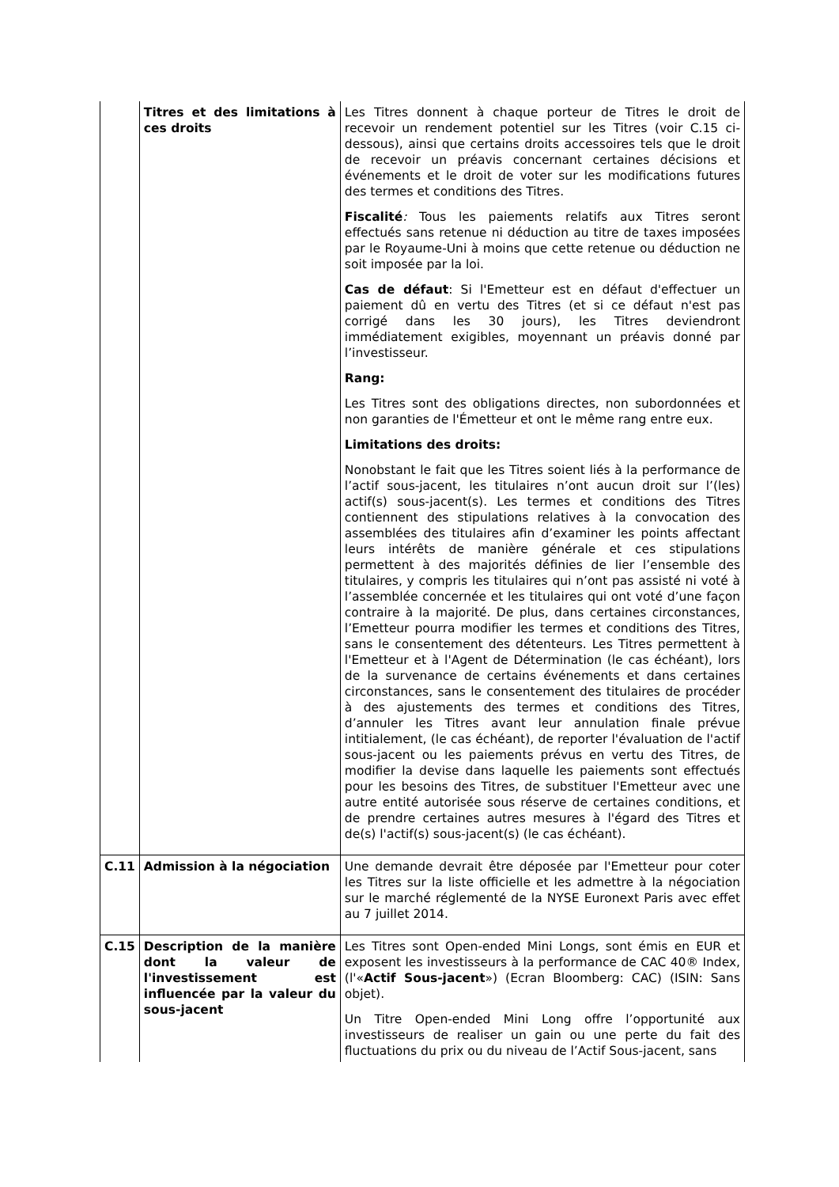| | Titres et des limitations à ces droits | Les Titres donnent à chaque porteur de Titres le droit de recevoir un rendement potentiel sur les Titres (voir C.15 ci-dessous), ainsi que certains droits accessoires tels que le droit de recevoir un préavis concernant certaines décisions et événements et le droit de voter sur les modifications futures des termes et conditions des Titres. Fiscalité : Tous les paiements relatifs aux Titres seront effectués sans retenue ni déduction au titre de taxes imposées par le Royaume-Uni à moins que cette retenue ou déduction ne soit imposée par la loi. Cas de défaut : Si l'Emetteur est en défaut d'effectuer un paiement dû en vertu des Titres (et si ce défaut n'est pas corrigé dans les 30 jours), les Titres deviendront immédiatement exigibles, moyennant un préavis donné par l’investisseur. Rang: Les Titres sont des obligations directes, non subordonnées et non garanties de l'Émetteur et ont le même rang entre eux. Limitations des droits: Nonobstant le fait que les Titres soient liés à la performance de l’actif sous-jacent, les titulaires n’ont aucun droit sur l’(les) actif(s) sous-jacent(s). Les termes et conditions des Titres contiennent des stipulations relatives à la convocation des assemblées des titulaires afin d’examiner les points affectant leurs intérêts de manière générale et ces stipulations permettent à des majorités définies de lier l’ensemble des titulaires, y compris les titulaires qui n’ont pas assisté ni voté à l’assemblée concernée et les titulaires qui ont voté d’une façon contraire à la majorité. De plus, dans certaines circonstances, l’Emetteur pourra modifier les termes et conditions des Titres, sans le consentement des détenteurs. Les Titres permettent à l'Emetteur et à l'Agent de Détermination (le cas échéant), lors de la survenance de certains événements et dans certaines circonstances, sans le consentement des titulaires de procéder à des ajustements des termes et conditions des Titres, d’annuler les Titres avant leur annulation finale prévue intitialement, (le cas échéant), de reporter l'évaluation de l'actif sous-jacent ou les paiements prévus en vertu des Titres, de modifier la devise dans laquelle les paiements sont effectués pour les besoins des Titres, de substituer l'Emetteur avec une autre entité autorisée sous réserve de certaines conditions, et de prendre certaines autres mesures à l'égard des Titres et de(s) l'actif(s) sous-jacent(s) (le cas échéant). |
| C.11 | Admission à la négociation | Une demande devrait être déposée par l'Emetteur pour coter les Titres sur la liste officielle et les admettre à la négociation sur le marché réglementé de la NYSE Euronext Paris avec effet au 7 juillet 2014. |
| C.15 | Description de la manière dont la valeur de l'investissement est influencée par la valeur du sous-jacent | Les Titres sont Open-ended Mini Longs, sont émis en EUR et exposent les investisseurs à la performance de CAC 40® Index, (l'« Actif Sous-jacent ») (Ecran Bloomberg: CAC) (ISIN: Sans objet). Un Titre Open-ended Mini Long offre l’opportunité aux investisseurs de realiser un gain ou une perte du fait des fluctuations du prix ou du niveau de l’Actif Sous-jacent, sans |